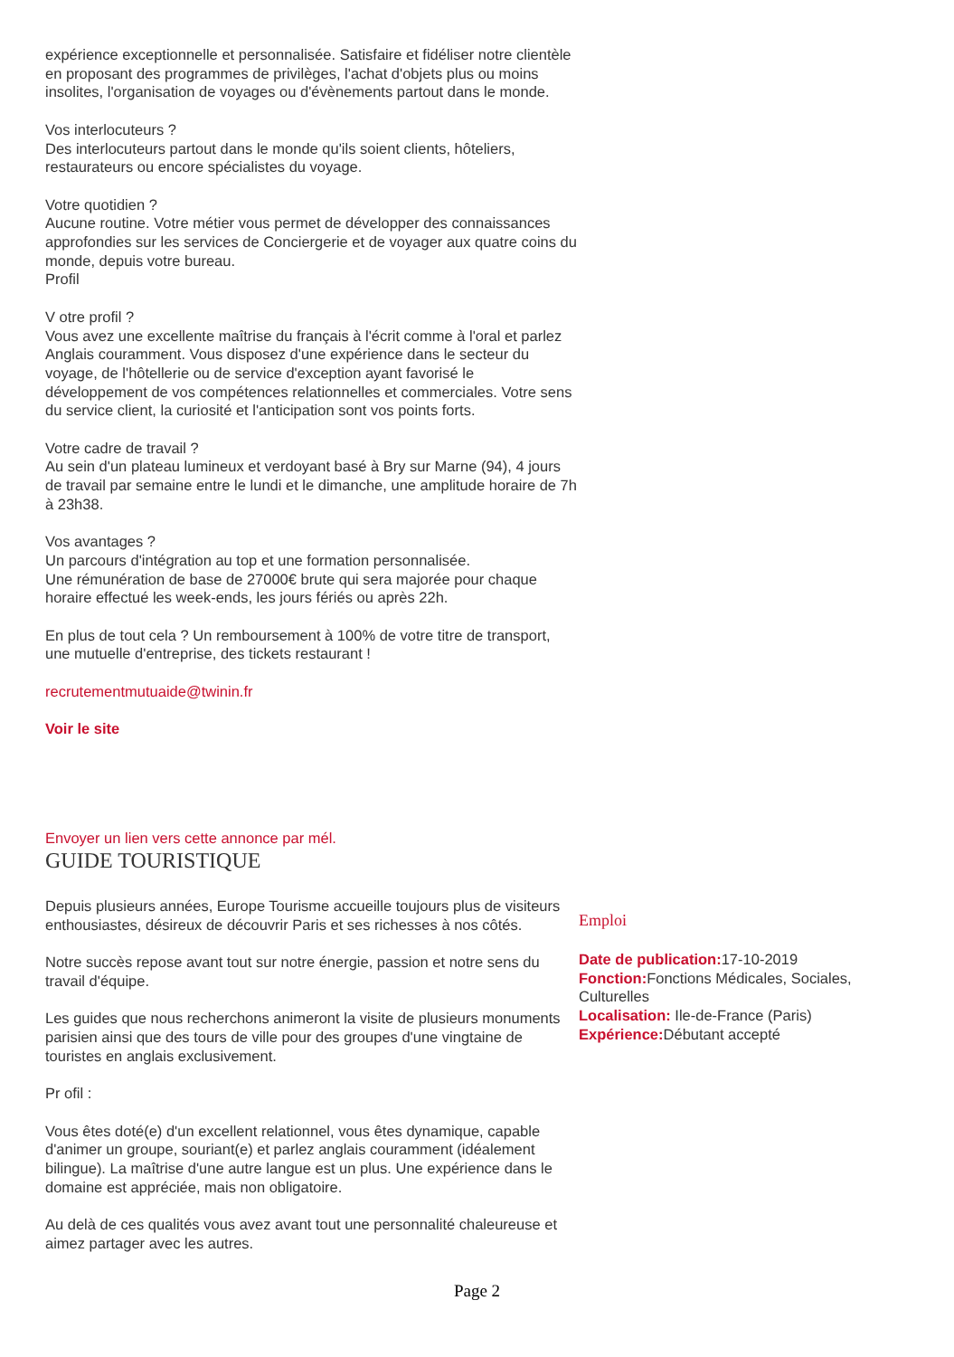expérience exceptionnelle et personnalisée. Satisfaire et fidéliser notre clientèle en proposant des programmes de privilèges, l'achat d'objets plus ou moins insolites, l'organisation de voyages ou d'évènements partout dans le monde.
Vos interlocuteurs ?
Des interlocuteurs partout dans le monde qu'ils soient clients, hôteliers, restaurateurs ou encore spécialistes du voyage.
Votre quotidien ?
Aucune routine. Votre métier vous permet de développer des connaissances approfondies sur les services de Conciergerie et de voyager aux quatre coins du monde, depuis votre bureau.
Profil
V otre profil ?
Vous avez une excellente maîtrise du français à l'écrit comme à l'oral et parlez Anglais couramment. Vous disposez d'une expérience dans le secteur du voyage, de l'hôtellerie ou de service d'exception ayant favorisé le développement de vos compétences relationnelles et commerciales. Votre sens du service client, la curiosité et l'anticipation sont vos points forts.
Votre cadre de travail ?
Au sein d'un plateau lumineux et verdoyant basé à Bry sur Marne (94), 4 jours de travail par semaine entre le lundi et le dimanche, une amplitude horaire de 7h à 23h38.
Vos avantages ?
Un parcours d'intégration au top et une formation personnalisée.
Une rémunération de base de 27000€ brute qui sera majorée pour chaque horaire effectué les week-ends, les jours fériés ou après 22h.
En plus de tout cela ? Un remboursement à 100% de votre titre de transport, une mutuelle d'entreprise, des tickets restaurant !
recrutementmutuaide@twinin.fr
Voir le site
Envoyer un lien vers cette annonce par mél.
GUIDE TOURISTIQUE
Depuis plusieurs années, Europe Tourisme accueille toujours plus de visiteurs enthousiastes, désireux de découvrir Paris et ses richesses à nos côtés.
Notre succès repose avant tout sur notre énergie, passion et notre sens du travail d'équipe.
Les guides que nous recherchons animeront la visite de plusieurs monuments parisien ainsi que des tours de ville pour des groupes d'une vingtaine de touristes en anglais exclusivement.
Pr ofil :
Vous êtes doté(e) d'un excellent relationnel, vous êtes dynamique, capable d'animer un groupe, souriant(e) et parlez anglais couramment (idéalement bilingue). La maîtrise d'une autre langue est un plus. Une expérience dans le domaine est appréciée, mais non obligatoire.
Au delà de ces qualités vous avez avant tout une personnalité chaleureuse et aimez partager avec les autres.
Emploi
Date de publication: 17-10-2019
Fonction: Fonctions Médicales, Sociales, Culturelles
Localisation: Ile-de-France (Paris)
Expérience: Débutant accepté
Page 2